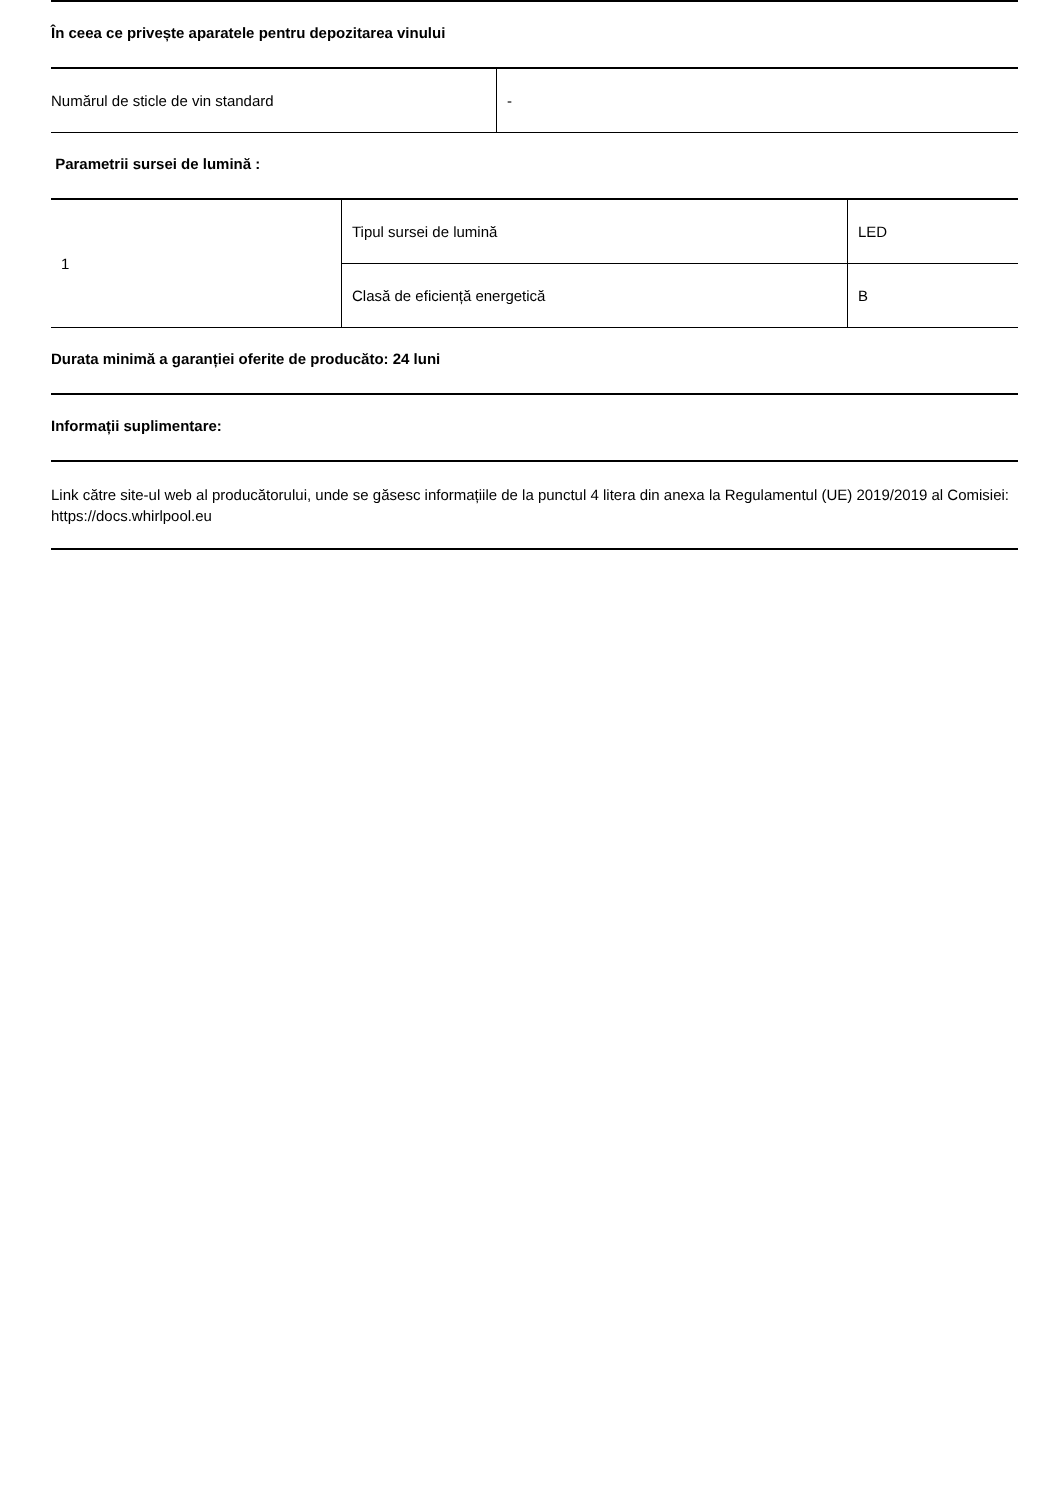În ceea ce privește aparatele pentru depozitarea vinului
| Numărul de sticle de vin standard | - |
Parametrii sursei de lumină :
| 1 | Tipul sursei de lumină | LED |
| | Clasă de eficiență energetică | B |
Durata minimă a garanției oferite de producăto: 24 luni
Informații suplimentare:
Link către site-ul web al producătorului, unde se găsesc informațiile de la punctul 4 litera din anexa la Regulamentul (UE) 2019/2019 al Comisiei: https://docs.whirlpool.eu